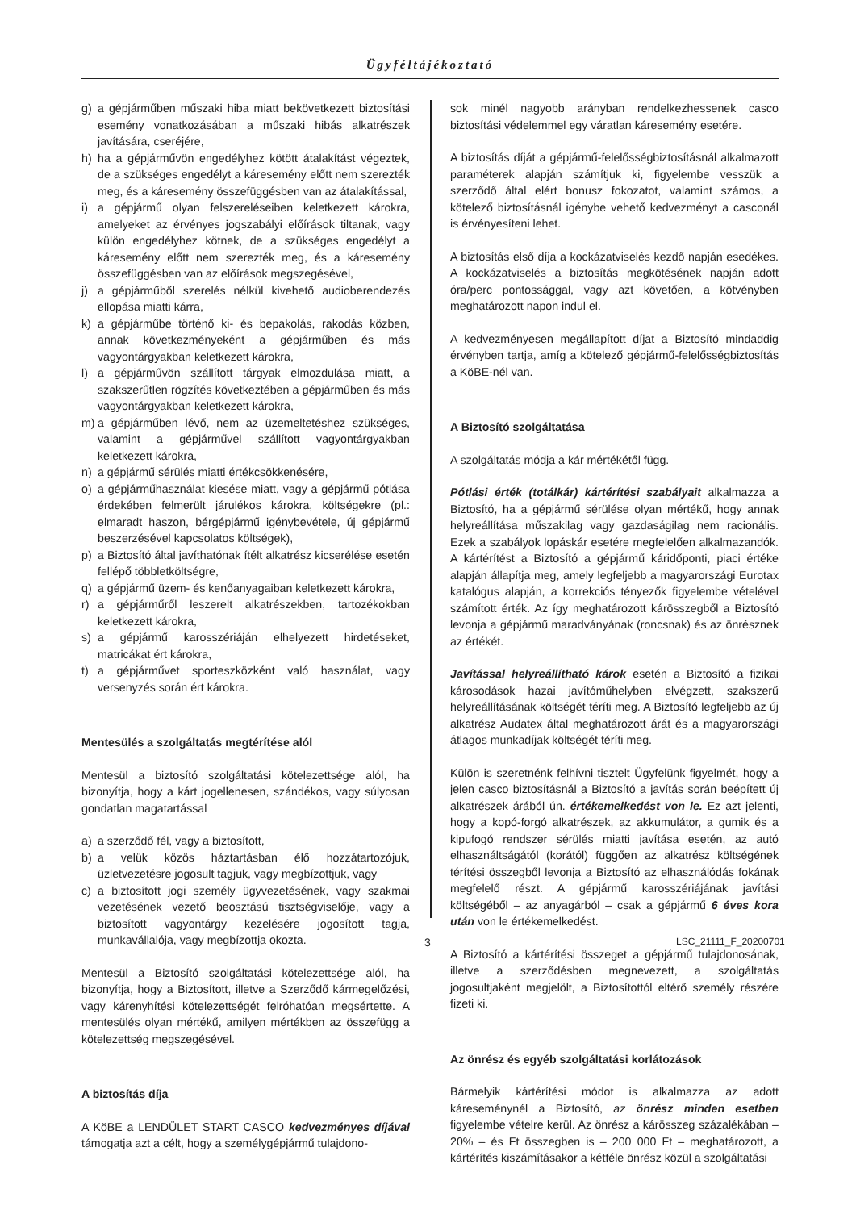Ügyféltájékoztató
g) a gépjárműben műszaki hiba miatt bekövetkezett biztosítási esemény vonatkozásában a műszaki hibás alkatrészek javítására, cseréjére,
h) ha a gépjárművön engedélyhez kötött átalakítást végeztek, de a szükséges engedélyt a káresemény előtt nem szerezték meg, és a káresemény összefüggésben van az átalakítással,
i) a gépjármű olyan felszereléseiben keletkezett károkra, amelyeket az érvényes jogszabályi előírások tiltanak, vagy külön engedélyhez kötnek, de a szükséges engedélyt a káresemény előtt nem szerezték meg, és a káresemény összefüggésben van az előírások megszegésével,
j) a gépjárműből szerelés nélkül kivehető audioberendezés ellopása miatti kárra,
k) a gépjárműbe történő ki- és bepakolás, rakodás közben, annak következményeként a gépjárműben és más vagyontárgyakban keletkezett károkra,
l) a gépjárművön szállított tárgyak elmozdulása miatt, a szakszerűtlen rögzítés következtében a gépjárműben és más vagyontárgyakban keletkezett károkra,
m) a gépjárműben lévő, nem az üzemeltetéshez szükséges, valamint a gépjárművel szállított vagyontárgyakban keletkezett károkra,
n) a gépjármű sérülés miatti értékcsökkenésére,
o) a gépjárműhasználat kiesése miatt, vagy a gépjármű pótlása érdekében felmerült járulékos károkra, költségekre (pl.: elmaradt haszon, bérgépjármű igénybevétele, új gépjármű beszerzésével kapcsolatos költségek),
p) a Biztosító által javíthatónak ítélt alkatrész kicserélése esetén fellépő többletköltségre,
q) a gépjármű üzem- és kenőanyagaiban keletkezett károkra,
r) a gépjárműről leszerelt alkatrészekben, tartozékokban keletkezett károkra,
s) a gépjármű karosszériáján elhelyezett hirdetéseket, matricákat ért károkra,
t) a gépjárművet sporteszközként való használat, vagy versenyzés során ért károkra.
Mentesülés a szolgáltatás megtérítése alól
Mentesül a biztosító szolgáltatási kötelezettsége alól, ha bizonyítja, hogy a kárt jogellenesen, szándékos, vagy súlyosan gondatlan magatartással
a) a szerződő fél, vagy a biztosított,
b) a velük közös háztartásban élő hozzátartozójuk, üzletvezetésre jogosult tagjuk, vagy megbízottjuk, vagy
c) a biztosított jogi személy ügyvezetésének, vagy szakmai vezetésének vezető beosztású tisztségviselője, vagy a biztosított vagyontárgy kezelésére jogosított tagja, munkavállalója, vagy megbízottja okozta.
Mentesül a Biztosító szolgáltatási kötelezettsége alól, ha bizonyítja, hogy a Biztosított, illetve a Szerződő kármegelőzési, vagy kárenyhítési kötelezettségét felróhatóan megsértette. A mentesülés olyan mértékű, amilyen mértékben az összefügg a kötelezettség megszegésével.
A biztosítás díja
A KöBE a LENDÜLET START CASCO kedvezményes díjával támogatja azt a célt, hogy a személygépjármű tulajdono-
sok minél nagyobb arányban rendelkezhessenek casco biztosítási védelemmel egy váratlan káresemény esetére.
A biztosítás díját a gépjármű-felelősségbiztosításnál alkalmazott paraméterek alapján számítjuk ki, figyelembe vesszük a szerződő által elért bonusz fokozatot, valamint számos, a kötelező biztosításnál igénybe vehető kedvezményt a casconál is érvényesíteni lehet.
A biztosítás első díja a kockázatviselés kezdő napján esedékes. A kockázatviselés a biztosítás megkötésének napján adott óra/perc pontossággal, vagy azt követően, a kötvényben meghatározott napon indul el.
A kedvezményesen megállapított díjat a Biztosító mindaddig érvényben tartja, amíg a kötelező gépjármű-felelősségbiztosítás a KöBE-nél van.
A Biztosító szolgáltatása
A szolgáltatás módja a kár mértékétől függ.
Pótlási érték (totálkár) kártérítési szabályait alkalmazza a Biztosító, ha a gépjármű sérülése olyan mértékű, hogy annak helyreállítása műszakilag vagy gazdaságilag nem racionális. Ezek a szabályok lopáskár esetére megfelelően alkalmazandók. A kártérítést a Biztosító a gépjármű káridőponti, piaci értéke alapján állapítja meg, amely legfeljebb a magyarországi Eurotax katalógus alapján, a korrekciós tényezők figyelembe vételével számított érték. Az így meghatározott kárösszegből a Biztosító levonja a gépjármű maradványának (roncsnak) és az önrésznek az értékét.
Javítással helyreállítható károk esetén a Biztosító a fizikai károsodások hazai javítóműhelyben elvégzett, szakszerű helyreállításának költségét téríti meg. A Biztosító legfeljebb az új alkatrész Audatex által meghatározott árát és a magyarországi átlagos munkadíjak költségét téríti meg.
Külön is szeretnénk felhívni tisztelt Ügyfelünk figyelmét, hogy a jelen casco biztosításnál a Biztosító a javítás során beépített új alkatrészek árából ún. értékemelkedést von le. Ez azt jelenti, hogy a kopó-forgó alkatrészek, az akkumulátor, a gumik és a kipufogó rendszer sérülés miatti javítása esetén, az autó elhasználtságától (korától) függően az alkatrész költségének térítési összegből levonja a Biztosító az elhasználódás fokának megfelelő részt. A gépjármű karosszériájának javítási költségéből – az anyagárból – csak a gépjármű 6 éves kora után von le értékemelkedést.
A Biztosító a kártérítési összeget a gépjármű tulajdonosának, illetve a szerződésben megnevezett, a szolgáltatás jogosultjaként megjelölt, a Biztosítottól eltérő személy részére fizeti ki.
Az önrész és egyéb szolgáltatási korlátozások
Bármelyik kártérítési módot is alkalmazza az adott káreseménynél a Biztosító, az önrész minden esetben figyelembe vételre kerül. Az önrész a kárösszeg százalékában – 20% – és Ft összegben is – 200 000 Ft – meghatározott, a kártérítés kiszámításakor a kétféle önrész közül a szolgáltatási
3 LSC_21111_F_20200701